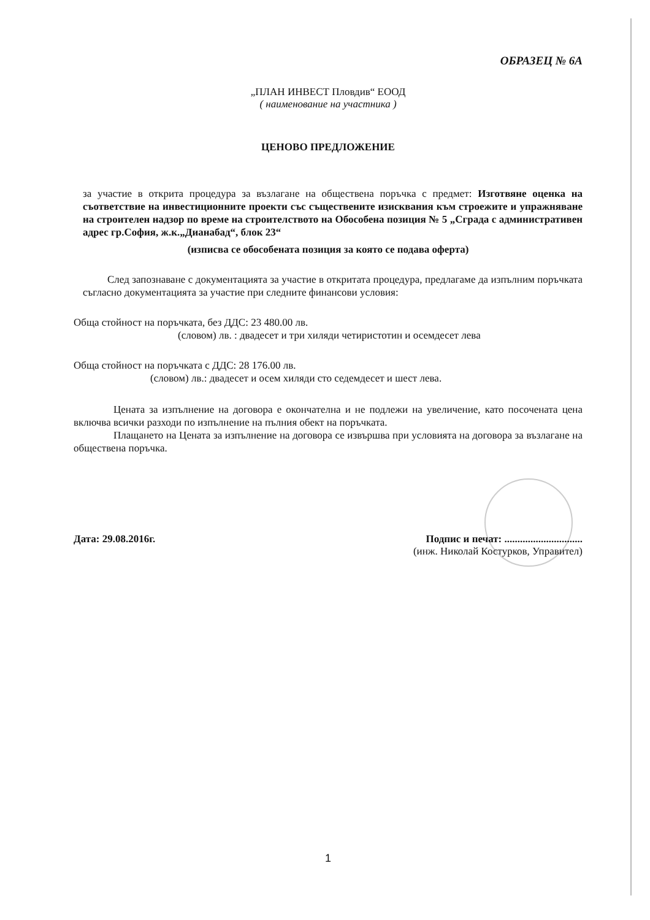ОБРАЗЕЦ № 6А
„ПЛАН ИНВЕСТ Пловдив“ ЕООД
( наименование на участника )
ЦЕНОВО ПРЕДЛОЖЕНИЕ
за участие в откритa процедура за възлагане на обществена поръчка с предмет: Изготвяне оценка на съответствие на инвестиционните проекти със съществените изисквания към строежите и упражняване на строителен надзор по време на строителството на Обособена позиция № 5 „Сграда с административен адрес гр.София, ж.к.„Дианабад“, блок 23“
(изписва се обособената позиция за която се подава оферта)
След запознаване с документацията за участие в откритата процедура, предлагаме да изпълним поръчката съгласно документацията за участие при следните финансови условия:
Обща стойност на поръчката, без ДДС: 23 480.00 лв.
(словом) лв. : двадесет и три хиляди четиристотин и осемдесет лева
Обща стойност на поръчката с ДДС: 28 176.00 лв.
(словом) лв.: двадесет и осем хиляди сто седемдесет и шест лева.
Цената за изпълнение на договора е окончателна и не подлежи на увеличение, като посочената цена включва всички разходи по изпълнение на пълния обект на поръчката.
Плащането на Цената за изпълнение на договора се извършва при условията на договора за възлагане на обществена поръчка.
Дата: 29.08.2016г. Подпис и печат: ..............................
(инж. Николай Костурков, Управител)
1